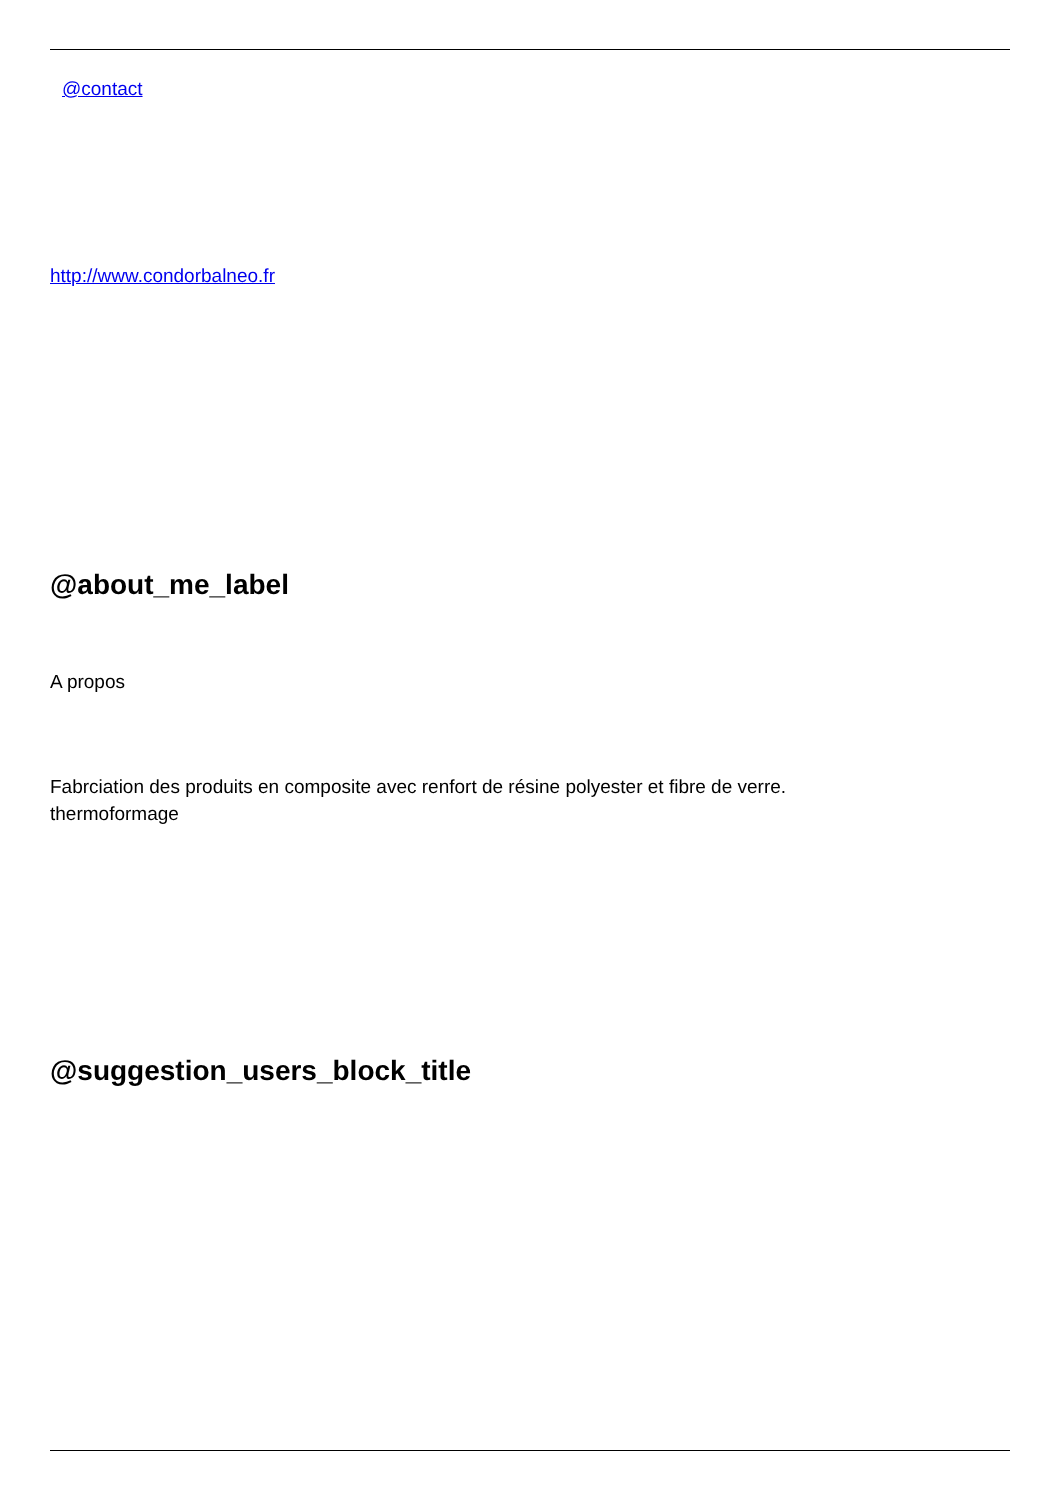@contact
http://www.condorbalneo.fr
@about_me_label
A propos
Fabrciation des produits en composite avec renfort de résine polyester et fibre de verre.
thermoformage
@suggestion_users_block_title